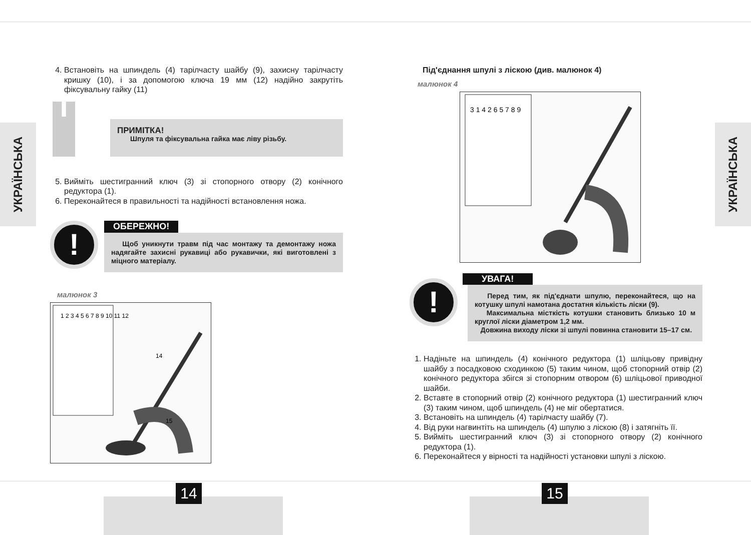УКРАЇНСЬКА
УКРАЇНСЬКА
4. Встановіть на шпиндель (4) тарілчасту шайбу (9), захисну тарілчасту кришку (10), і за допомогою ключа 19 мм (12) надійно закрутіть фіксувальну гайку (11)
i
ПРИМІТКА!
Шпуля та фіксувальна гайка має ліву різьбу.
5. Вийміть шестигранний ключ (3) зі стопорного отвору (2) конічного редуктора (1).
6. Переконайтеся в правильності та надійності встановлення ножа.
!
ОБЕРЕЖНО!
Щоб уникнути травм під час монтажу та демонтажу ножа надягайте захисні рукавиці або рукавички, які виготовлені з міцного матеріалу.
малюнок 3
1 2 3 4 5 6 7 8 9 10 11 12
14
15
Під'єднання шпулі з ліскою (див. малюнок 4)
малюнок 4
3 1 4 2 6 5 7 8 9
!
УВАГА!
Перед тим, як під'єднати шпулю, переконайтеся, що на котушку шпулі намотана достатня кількість ліски (9).
Максимальна місткість котушки становить близько 10 м круглої ліски діаметром 1,2 мм.
Довжина виходу ліски зі шпулі повинна становити 15–17 см.
1. Надіньте на шпиндель (4) конічного редуктора (1) шліцьову привідну шайбу з посадковою сходинкою (5) таким чином, щоб стопорний отвір (2) конічного редуктора збігся зі стопорним отвором (6) шліцьової приводної шайби.
2. Вставте в стопорний отвір (2) конічного редуктора (1) шестигранний ключ (3) таким чином, щоб шпиндель (4) не міг обертатися.
3. Встановіть на шпиндель (4) тарілчасту шайбу (7).
4. Від руки нагвинтіть на шпиндель (4) шпулю з ліскою (8) і затягніть її.
5. Вийміть шестигранний ключ (3) зі стопорного отвору (2) конічного редуктора (1).
6. Переконайтеся у вірності та надійності установки шпулі з ліскою.
14 15